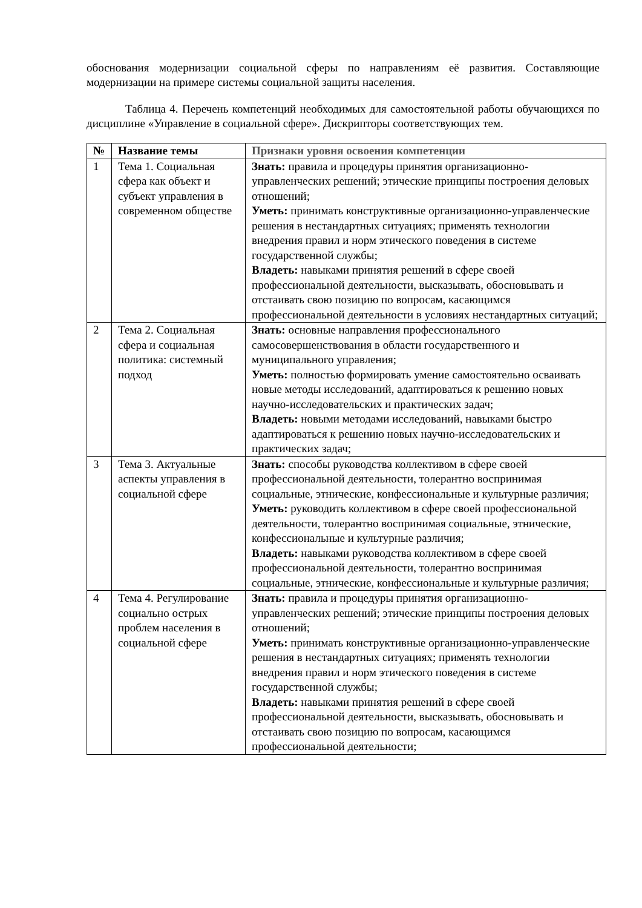обоснования модернизации социальной сферы по направлениям её развития. Составляющие модернизации на примере системы социальной защиты населения.
Таблица 4. Перечень компетенций необходимых для самостоятельной работы обучающихся по дисциплине «Управление в социальной сфере». Дискрипторы соответствующих тем.
| № | Название темы | Признаки уровня освоения компетенции |
| --- | --- | --- |
| 1 | Тема 1. Социальная сфера как объект и субъект управления в современном обществе | Знать: правила и процедуры принятия организационно-управленческих решений; этические принципы построения деловых отношений; Уметь: принимать конструктивные организационно-управленческие решения в нестандартных ситуациях; применять технологии внедрения правил и норм этического поведения в системе государственной службы; Владеть: навыками принятия решений в сфере своей профессиональной деятельности, высказывать, обосновывать и отстаивать свою позицию по вопросам, касающимся профессиональной деятельности в условиях нестандартных ситуаций; |
| 2 | Тема 2. Социальная сфера и социальная политика: системный подход | Знать: основные направления профессионального самосовершенствования в области государственного и муниципального управления; Уметь: полностью формировать умение самостоятельно осваивать новые методы исследований, адаптироваться к решению новых научно-исследовательских и практических задач; Владеть: новыми методами исследований, навыками быстро адаптироваться к решению новых научно-исследовательских и практических задач; |
| 3 | Тема 3. Актуальные аспекты управления в социальной сфере | Знать: способы руководства коллективом в сфере своей профессиональной деятельности, толерантно воспринимая социальные, этнические, конфессиональные и культурные различия; Уметь: руководить коллективом в сфере своей профессиональной деятельности, толерантно воспринимая социальные, этнические, конфессиональные и культурные различия; Владеть: навыками руководства коллективом в сфере своей профессиональной деятельности, толерантно воспринимая социальные, этнические, конфессиональные и культурные различия; |
| 4 | Тема 4. Регулирование социально острых проблем населения в социальной сфере | Знать: правила и процедуры принятия организационно-управленческих решений; этические принципы построения деловых отношений; Уметь: принимать конструктивные организационно-управленческие решения в нестандартных ситуациях; применять технологии внедрения правил и норм этического поведения в системе государственной службы; Владеть: навыками принятия решений в сфере своей профессиональной деятельности, высказывать, обосновывать и отстаивать свою позицию по вопросам, касающимся профессиональной деятельности; |